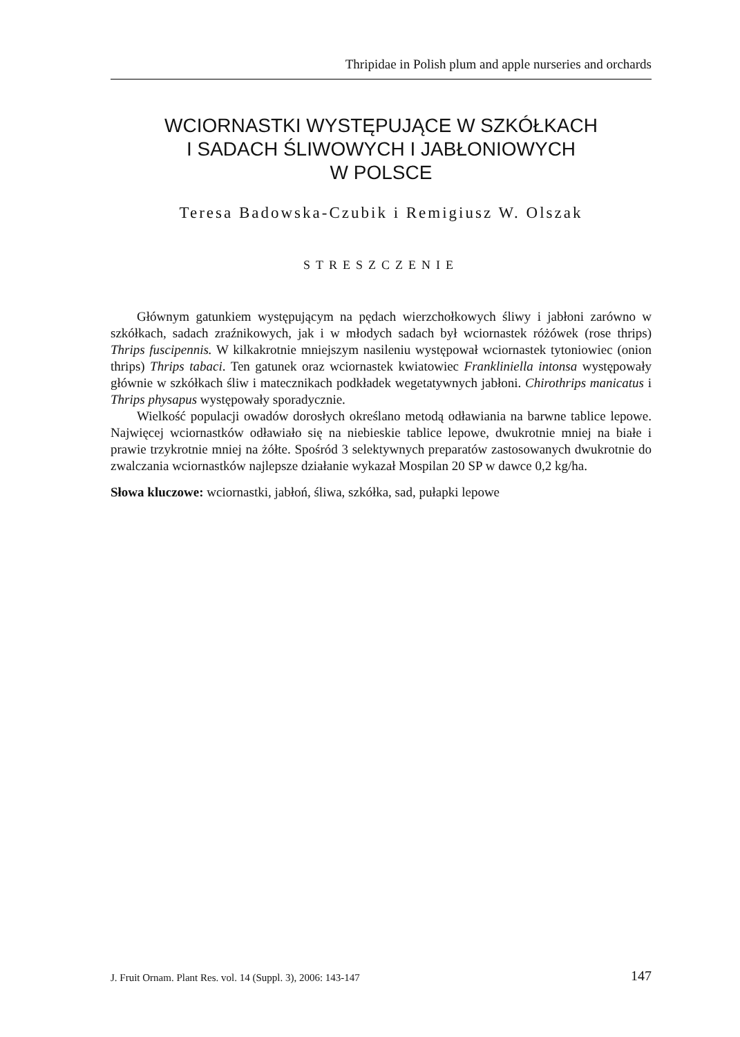Thripidae in Polish plum and apple nurseries and orchards
WCIORNASTKI WYSTĘPUJĄCE W SZKÓŁKACH
I SADACH ŚLIWOWYCH I JABŁONIOWYCH
W POLSCE
Teresa Badowska-Czubik i Remigiusz W. Olszak
STRESZCZENIE
Głównym gatunkiem występującym na pędach wierzchołkowych śliwy i jabłoni zarówno w szkółkach, sadach zraźnikowych, jak i w młodych sadach był wciornastek różówek (rose thrips) Thrips fuscipennis. W kilkakrotnie mniejszym nasileniu występował wciornastek tytoniowiec (onion thrips) Thrips tabaci. Ten gatunek oraz wciornastek kwiatowiec Frankliniella intonsa występowały głównie w szkółkach śliw i matecznikach podkładek wegetatywnych jabłoni. Chirothrips manicatus i Thrips physapus występowały sporadycznie.
Wielkość populacji owadów dorosłych określano metodą odławiania na barwne tablice lepowe. Najwięcej wciornastków odławiało się na niebieskie tablice lepowe, dwukrotnie mniej na białe i prawie trzykrotnie mniej na żółte. Spośród 3 selektywnych preparatów zastosowanych dwukrotnie do zwalczania wciornastków najlepsze działanie wykazał Mospilan 20 SP w dawce 0,2 kg/ha.
Słowa kluczowe: wciornastki, jabłoń, śliwa, szkółka, sad, pułapki lepowe
J. Fruit Ornam. Plant Res. vol. 14 (Suppl. 3), 2006: 143-147 147